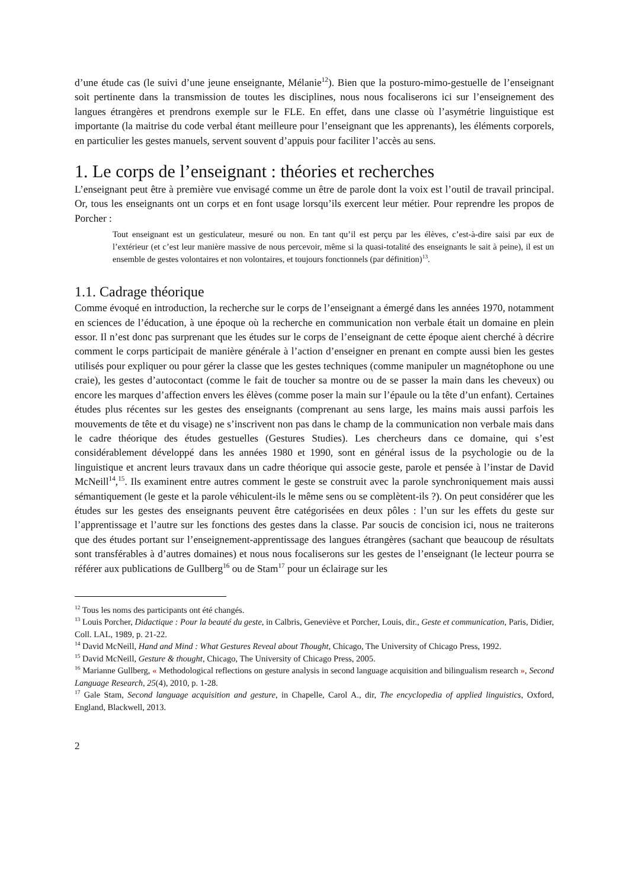d’une étude cas (le suivi d’une jeune enseignante, Mélanie<sup>12</sup>). Bien que la posturo-mimo-gestuelle de l’enseignant soit pertinente dans la transmission de toutes les disciplines, nous nous focaliserons ici sur l’enseignement des langues étrangères et prendrons exemple sur le FLE. En effet, dans une classe où l’asymétrie linguistique est importante (la maitrise du code verbal étant meilleure pour l’enseignant que les apprenants), les éléments corporels, en particulier les gestes manuels, servent souvent d’appuis pour faciliter l’accès au sens.
1. Le corps de l’enseignant : théories et recherches
L’enseignant peut être à première vue envisagé comme un être de parole dont la voix est l’outil de travail principal. Or, tous les enseignants ont un corps et en font usage lorsqu’ils exercent leur métier. Pour reprendre les propos de Porcher :
Tout enseignant est un gesticulateur, mesuré ou non. En tant qu’il est perçu par les élèves, c’est-à-dire saisi par eux de l’extérieur (et c’est leur manière massive de nous percevoir, même si la quasi-totalité des enseignants le sait à peine), il est un ensemble de gestes volontaires et non volontaires, et toujours fonctionnels (par définition)<sup>13</sup>.
1.1. Cadrage théorique
Comme évoqué en introduction, la recherche sur le corps de l’enseignant a émergé dans les années 1970, notamment en sciences de l’éducation, à une époque où la recherche en communication non verbale était un domaine en plein essor. Il n’est donc pas surprenant que les études sur le corps de l’enseignant de cette époque aient cherché à décrire comment le corps participait de manière générale à l’action d’enseigner en prenant en compte aussi bien les gestes utilisés pour expliquer ou pour gérer la classe que les gestes techniques (comme manipuler un magnétophone ou une craie), les gestes d’autocontact (comme le fait de toucher sa montre ou de se passer la main dans les cheveux) ou encore les marques d’affection envers les élèves (comme poser la main sur l’épaule ou la tête d’un enfant). Certaines études plus récentes sur les gestes des enseignants (comprenant au sens large, les mains mais aussi parfois les mouvements de tête et du visage) ne s’inscrivent non pas dans le champ de la communication non verbale mais dans le cadre théorique des études gestuelles (Gestures Studies). Les chercheurs dans ce domaine, qui s’est considérablement développé dans les années 1980 et 1990, sont en général issus de la psychologie ou de la linguistique et ancrent leurs travaux dans un cadre théorique qui associe geste, parole et pensée à l’instar de David McNeill<sup>14</sup>,<sup>15</sup>. Ils examinent entre autres comment le geste se construit avec la parole synchroniquement mais aussi sémantiquement (le geste et la parole véhiculent-ils le même sens ou se complètent-ils ?). On peut considérer que les études sur les gestes des enseignants peuvent être catégorisées en deux pôles : l’un sur les effets du geste sur l’apprentissage et l’autre sur les fonctions des gestes dans la classe. Par soucis de concision ici, nous ne traiterons que des études portant sur l’enseignement-apprentissage des langues étrangères (sachant que beaucoup de résultats sont transférables à d’autres domaines) et nous nous focaliserons sur les gestes de l’enseignant (le lecteur pourra se référer aux publications de Gullberg<sup>16</sup> ou de Stam<sup>17</sup> pour un éclairage sur les
<sup>12</sup> Tous les noms des participants ont été changés.
<sup>13</sup> Louis Porcher, Didactique : Pour la beauté du geste, in Calbris, Geneviève et Porcher, Louis, dir., Geste et communication, Paris, Didier, Coll. LAL, 1989, p. 21-22.
<sup>14</sup> David McNeill, Hand and Mind : What Gestures Reveal about Thought, Chicago, The University of Chicago Press, 1992.
<sup>15</sup> David McNeill, Gesture & thought, Chicago, The University of Chicago Press, 2005.
<sup>16</sup> Marianne Gullberg, « Methodological reflections on gesture analysis in second language acquisition and bilingualism research », Second Language Research, 25(4), 2010, p. 1-28.
<sup>17</sup> Gale Stam, Second language acquisition and gesture, in Chapelle, Carol A., dir, The encyclopedia of applied linguistics, Oxford, England, Blackwell, 2013.
2